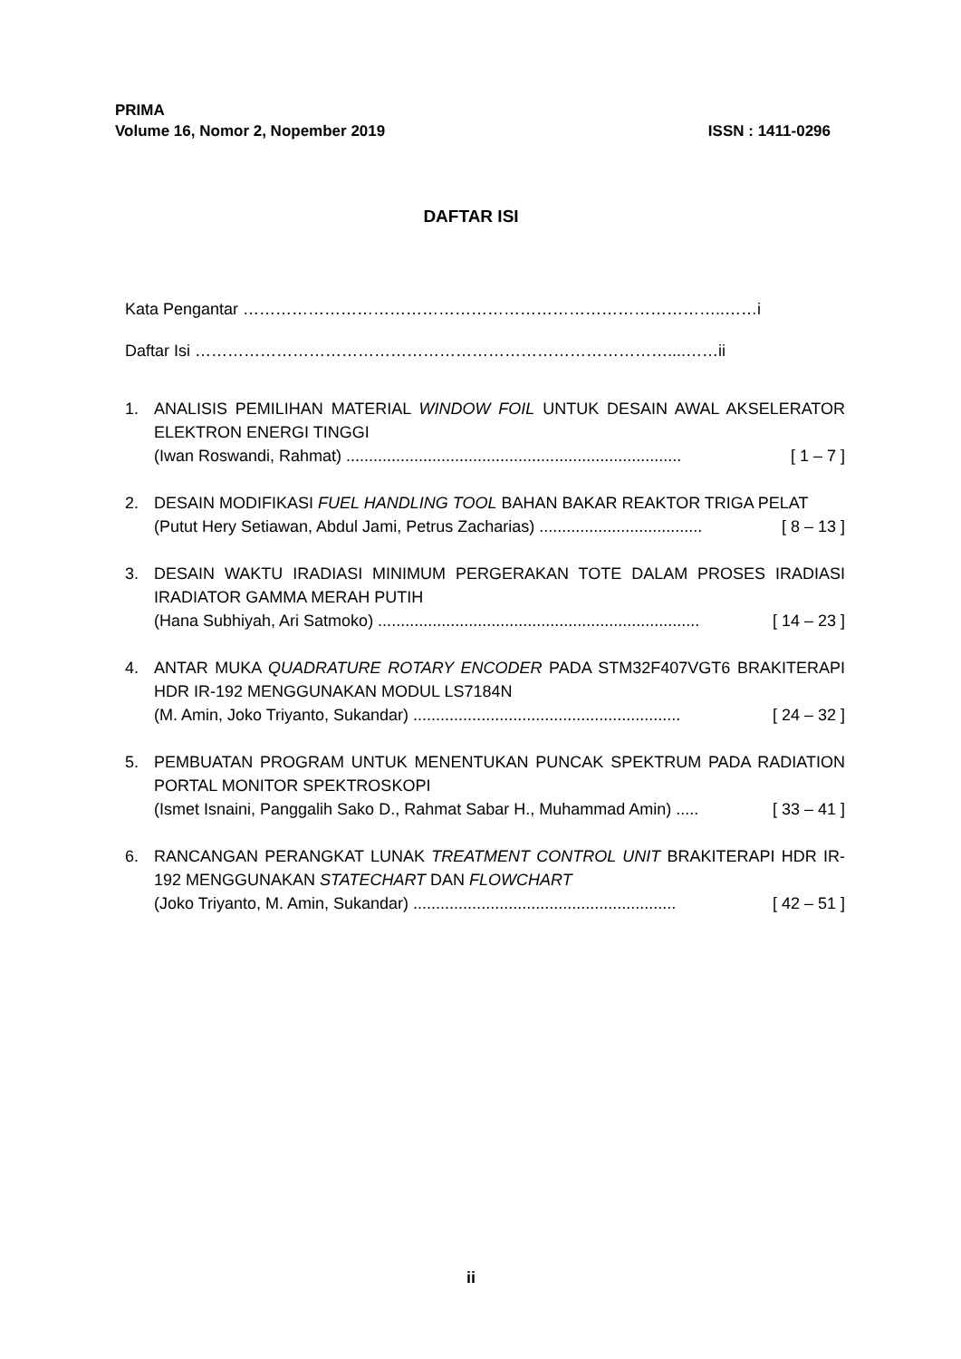PRIMA
Volume 16, Nomor 2, Nopember 2019 ISSN : 1411-0296
DAFTAR ISI
Kata Pengantar ……………………………………………………………………………..……i
Daftar Isi ……………………………………………………………………………....……ii
1. ANALISIS PEMILIHAN MATERIAL WINDOW FOIL UNTUK DESAIN AWAL AKSELERATOR ELEKTRON ENERGI TINGGI
(Iwan Roswandi, Rahmat) .......................................................................... [ 1 – 7 ]
2. DESAIN MODIFIKASI FUEL HANDLING TOOL BAHAN BAKAR REAKTOR TRIGA PELAT
(Putut Hery Setiawan, Abdul Jami, Petrus Zacharias) .................................... [ 8 – 13 ]
3. DESAIN WAKTU IRADIASI MINIMUM PERGERAKAN TOTE DALAM PROSES IRADIASI IRADIATOR GAMMA MERAH PUTIH
(Hana Subhiyah, Ari Satmoko) ....................................................................... [ 14 – 23 ]
4. ANTAR MUKA QUADRATURE ROTARY ENCODER PADA STM32F407VGT6 BRAKITERAPI HDR IR-192 MENGGUNAKAN MODUL LS7184N
(M. Amin, Joko Triyanto, Sukandar) ........................................................... [ 24 – 32 ]
5. PEMBUATAN PROGRAM UNTUK MENENTUKAN PUNCAK SPEKTRUM PADA RADIATION PORTAL MONITOR SPEKTROSKOPI
(Ismet Isnaini, Panggalih Sako D., Rahmat Sabar H., Muhammad Amin) ..... [ 33 – 41 ]
6. RANCANGAN PERANGKAT LUNAK TREATMENT CONTROL UNIT BRAKITERAPI HDR IR-192 MENGGUNAKAN STATECHART DAN FLOWCHART
(Joko Triyanto, M. Amin, Sukandar) .......................................................... [ 42 – 51 ]
ii